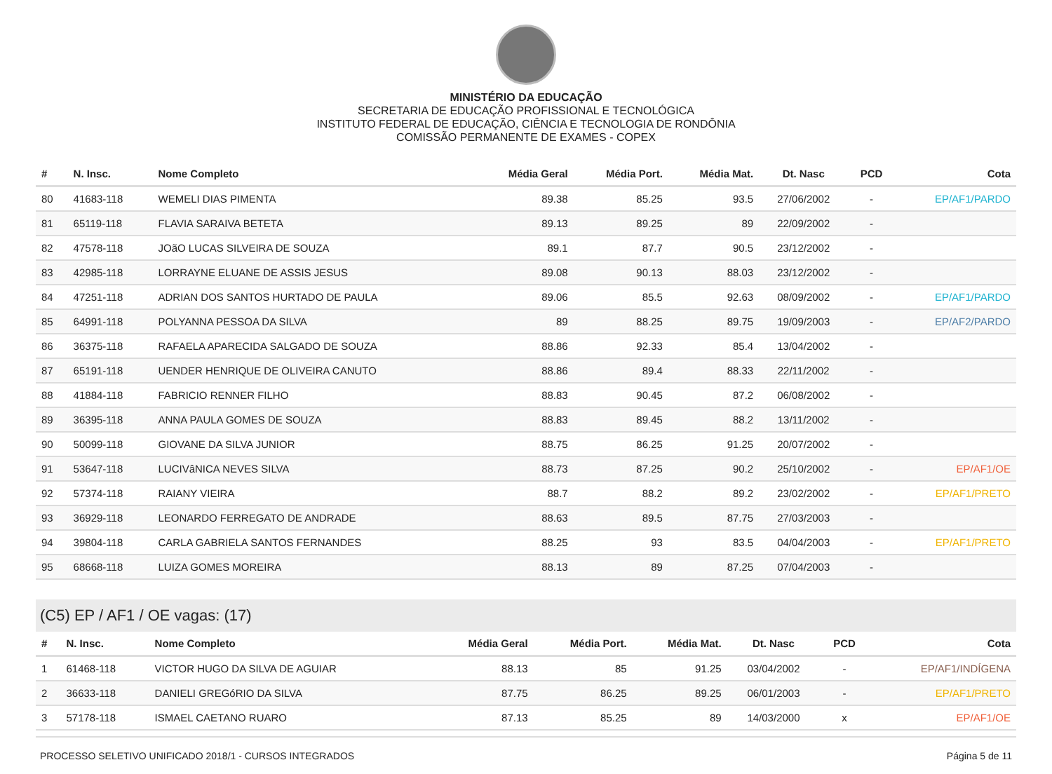MINISTÉRIO DA EDUCAÇÃO
SECRETARIA DE EDUCAÇÃO PROFISSIONAL E TECNOLÓGICA
INSTITUTO FEDERAL DE EDUCAÇÃO, CIÊNCIA E TECNOLOGIA DE RONDÔNIA
COMISSÃO PERMANENTE DE EXAMES - COPEX
| # | N. Insc. | Nome Completo | Média Geral | Média Port. | Média Mat. | Dt. Nasc | PCD | Cota |
| --- | --- | --- | --- | --- | --- | --- | --- | --- |
| 80 | 41683-118 | WEMELI DIAS PIMENTA | 89.38 | 85.25 | 93.5 | 27/06/2002 | - | EP/AF1/PARDO |
| 81 | 65119-118 | FLAVIA SARAIVA BETETA | 89.13 | 89.25 | 89 | 22/09/2002 | - | |
| 82 | 47578-118 | JOãO LUCAS SILVEIRA DE SOUZA | 89.1 | 87.7 | 90.5 | 23/12/2002 | - | |
| 83 | 42985-118 | LORRAYNE ELUANE DE ASSIS JESUS | 89.08 | 90.13 | 88.03 | 23/12/2002 | - | |
| 84 | 47251-118 | ADRIAN DOS SANTOS HURTADO DE PAULA | 89.06 | 85.5 | 92.63 | 08/09/2002 | - | EP/AF1/PARDO |
| 85 | 64991-118 | POLYANNA PESSOA DA SILVA | 89 | 88.25 | 89.75 | 19/09/2003 | - | EP/AF2/PARDO |
| 86 | 36375-118 | RAFAELA APARECIDA SALGADO DE SOUZA | 88.86 | 92.33 | 85.4 | 13/04/2002 | - | |
| 87 | 65191-118 | UENDER HENRIQUE DE OLIVEIRA CANUTO | 88.86 | 89.4 | 88.33 | 22/11/2002 | - | |
| 88 | 41884-118 | FABRICIO RENNER FILHO | 88.83 | 90.45 | 87.2 | 06/08/2002 | - | |
| 89 | 36395-118 | ANNA PAULA GOMES DE SOUZA | 88.83 | 89.45 | 88.2 | 13/11/2002 | - | |
| 90 | 50099-118 | GIOVANE DA SILVA JUNIOR | 88.75 | 86.25 | 91.25 | 20/07/2002 | - | |
| 91 | 53647-118 | LUCIVâNICA NEVES SILVA | 88.73 | 87.25 | 90.2 | 25/10/2002 | - | EP/AF1/OE |
| 92 | 57374-118 | RAIANY VIEIRA | 88.7 | 88.2 | 89.2 | 23/02/2002 | - | EP/AF1/PRETO |
| 93 | 36929-118 | LEONARDO FERREGATO DE ANDRADE | 88.63 | 89.5 | 87.75 | 27/03/2003 | - | |
| 94 | 39804-118 | CARLA GABRIELA SANTOS FERNANDES | 88.25 | 93 | 83.5 | 04/04/2003 | - | EP/AF1/PRETO |
| 95 | 68668-118 | LUIZA GOMES MOREIRA | 88.13 | 89 | 87.25 | 07/04/2003 | - | |
(C5) EP / AF1 / OE vagas: (17)
| # | N. Insc. | Nome Completo | Média Geral | Média Port. | Média Mat. | Dt. Nasc | PCD | Cota |
| --- | --- | --- | --- | --- | --- | --- | --- | --- |
| 1 | 61468-118 | VICTOR HUGO DA SILVA DE AGUIAR | 88.13 | 85 | 91.25 | 03/04/2002 | - | EP/AF1/INDÍGENA |
| 2 | 36633-118 | DANIELI GREGóRIO DA SILVA | 87.75 | 86.25 | 89.25 | 06/01/2003 | - | EP/AF1/PRETO |
| 3 | 57178-118 | ISMAEL CAETANO RUARO | 87.13 | 85.25 | 89 | 14/03/2000 | x | EP/AF1/OE |
PROCESSO SELETIVO UNIFICADO 2018/1 - CURSOS INTEGRADOS Página 5 de 11